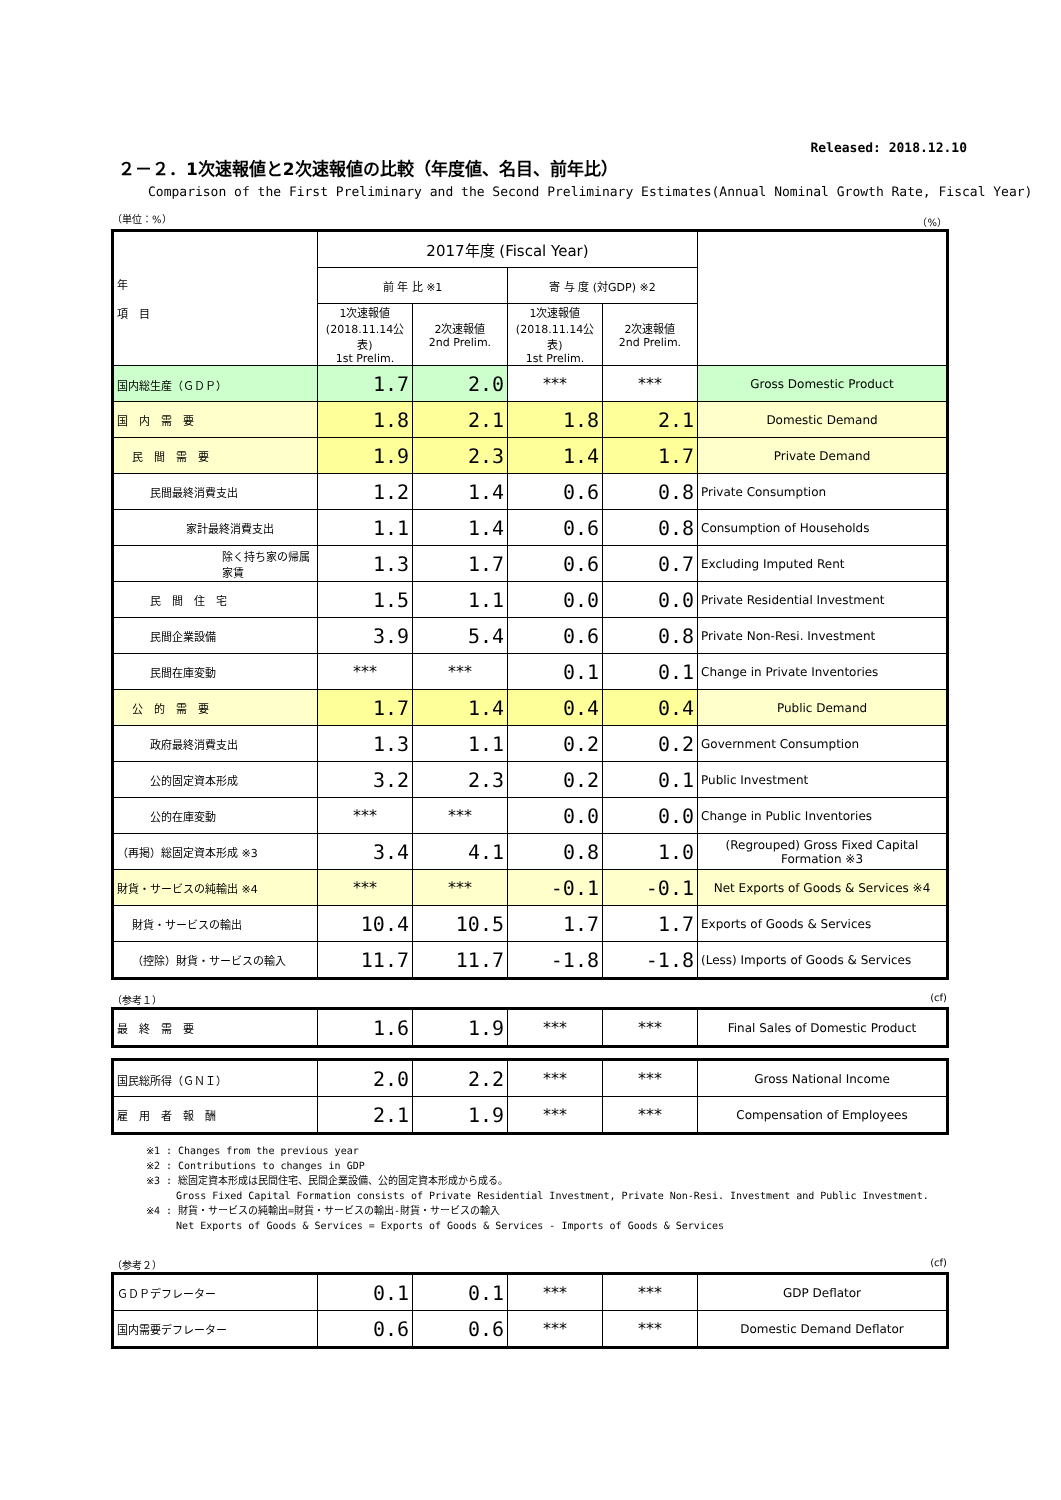Released: 2018.12.10
２－２．1次速報値と2次速報値の比較（年度値、名目、前年比）
Comparison of the First Preliminary and the Second Preliminary Estimates(Annual Nominal Growth Rate, Fiscal Year)
（単位：%） （%）
| 年 項 目 | 2017年度 (Fiscal Year) | | | | |
| --- | --- | --- | --- | --- | --- |
| | 前 年 比 ※1 | | 寄 与 度 (対GDP) ※2 | | |
| | 1次速報値 (2018.11.14公表) 1st Prelim. | 2次速報値 2nd Prelim. | 1次速報値 (2018.11.14公表) 1st Prelim. | 2次速報値 2nd Prelim. | |
| 国内総生産（ＧＤＰ） | 1.7 | 2.0 | *** | *** | Gross Domestic Product |
| 国 内 需 要 | 1.8 | 2.1 | 1.8 | 2.1 | Domestic Demand |
| 民 間 需 要 | 1.9 | 2.3 | 1.4 | 1.7 | Private Demand |
| 民間最終消費支出 | 1.2 | 1.4 | 0.6 | 0.8 | Private Consumption |
| 家計最終消費支出 | 1.1 | 1.4 | 0.6 | 0.8 | Consumption of Households |
| 除く持ち家の帰属家賃 | 1.3 | 1.7 | 0.6 | 0.7 | Excluding Imputed Rent |
| 民 間 住 宅 | 1.5 | 1.1 | 0.0 | 0.0 | Private Residential Investment |
| 民間企業設備 | 3.9 | 5.4 | 0.6 | 0.8 | Private Non-Resi. Investment |
| 民間在庫変動 | *** | *** | 0.1 | 0.1 | Change in Private Inventories |
| 公 的 需 要 | 1.7 | 1.4 | 0.4 | 0.4 | Public Demand |
| 政府最終消費支出 | 1.3 | 1.1 | 0.2 | 0.2 | Government Consumption |
| 公的固定資本形成 | 3.2 | 2.3 | 0.2 | 0.1 | Public Investment |
| 公的在庫変動 | *** | *** | 0.0 | 0.0 | Change in Public Inventories |
| （再掲）総固定資本形成 ※3 | 3.4 | 4.1 | 0.8 | 1.0 | (Regrouped) Gross Fixed Capital Formation ※3 |
| 財貨・サービスの純輸出 ※4 | *** | *** | -0.1 | -0.1 | Net Exports of Goods & Services ※4 |
| 財貨・サービスの輸出 | 10.4 | 10.5 | 1.7 | 1.7 | Exports of Goods & Services |
| （控除）財貨・サービスの輸入 | 11.7 | 11.7 | -1.8 | -1.8 | (Less) Imports of Goods & Services |
（参考１） (cf)
| 最 終 需 要 | 1.6 | 1.9 | *** | *** | Final Sales of Domestic Product |
| 国民総所得（ＧＮＩ） | 2.0 | 2.2 | *** | *** | Gross National Income |
| 雇 用 者 報 酬 | 2.1 | 1.9 | *** | *** | Compensation of Employees |
※1 : Changes from the previous year
※2 : Contributions to changes in GDP
※3 : 総固定資本形成は民間住宅、民間企業設備、公的固定資本形成から成る。
Gross Fixed Capital Formation consists of Private Residential Investment, Private Non-Resi. Investment and Public Investment.
※4 : 財貨・サービスの純輸出=財貨・サービスの輸出-財貨・サービスの輸入
Net Exports of Goods & Services = Exports of Goods & Services - Imports of Goods & Services
（参考２） (cf)
| ＧＤＰデフレーター | 0.1 | 0.1 | *** | *** | GDP Deflator |
| 国内需要デフレーター | 0.6 | 0.6 | *** | *** | Domestic Demand Deflator |